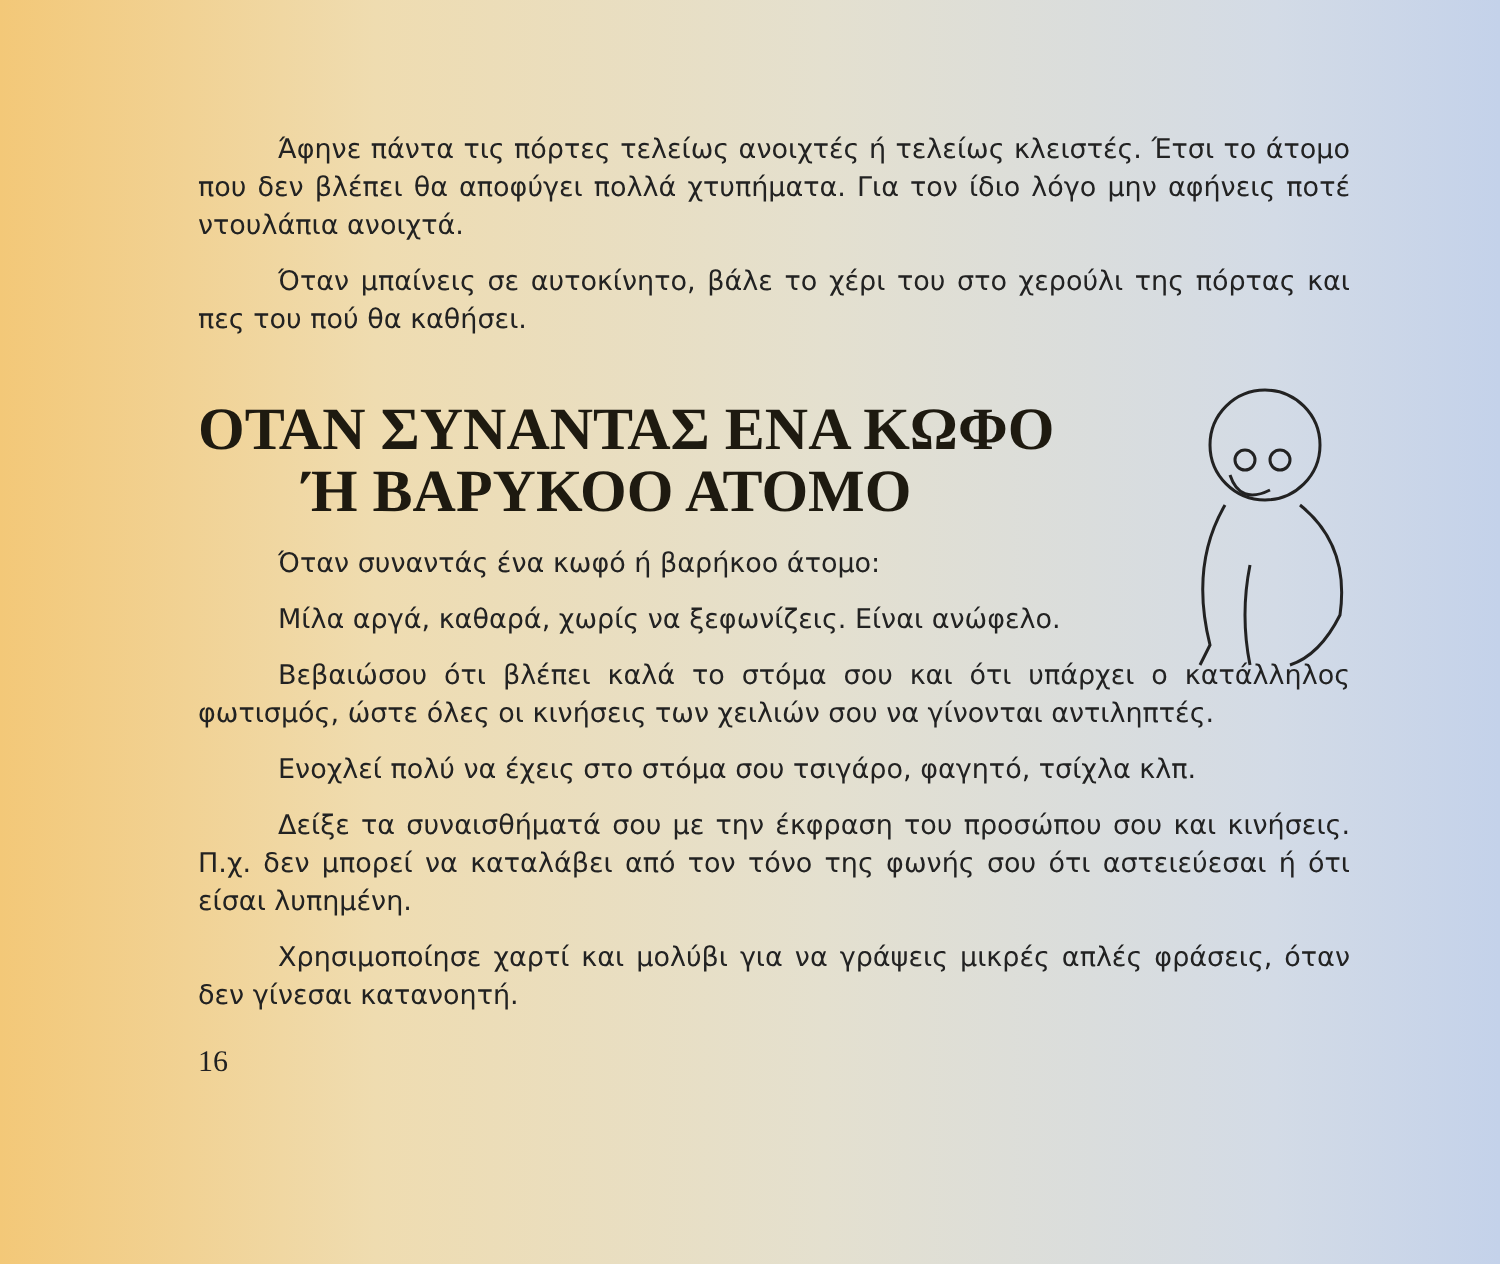Άφηνε πάντα τις πόρτες τελείως ανοιχτές ή τελείως κλειστές. Έτσι το άτομο που δεν βλέπει θα αποφύγει πολλά χτυπήματα. Για τον ίδιο λόγο μην αφήνεις ποτέ ντουλάπια ανοιχτά.
Όταν μπαίνεις σε αυτοκίνητο, βάλε το χέρι του στο χερούλι της πόρτας και πες του πού θα καθήσει.
ΟΤΑΝ ΣΥΝΑΝΤΑΣ ΕΝΑ ΚΩΦΟ
Ή ΒΑΡΥΚΟΟ ΑΤΟΜΟ
Όταν συναντάς ένα κωφό ή βαρήκοο άτομο:
Μίλα αργά, καθαρά, χωρίς να ξεφωνίζεις. Είναι ανώφελο.
Βεβαιώσου ότι βλέπει καλά το στόμα σου και ότι υπάρχει ο κατάλληλος φωτισμός, ώστε όλες οι κινήσεις των χειλιών σου να γίνονται αντιληπτές.
Ενοχλεί πολύ να έχεις στο στόμα σου τσιγάρο, φαγητό, τσίχλα κλπ.
Δείξε τα συναισθήματά σου με την έκφραση του προσώπου σου και κινήσεις. Π.χ. δεν μπορεί να καταλάβει από τον τόνο της φωνής σου ότι αστειεύεσαι ή ότι είσαι λυπημένη.
Χρησιμοποίησε χαρτί και μολύβι για να γράψεις μικρές απλές φράσεις, όταν δεν γίνεσαι κατανοητή.
16